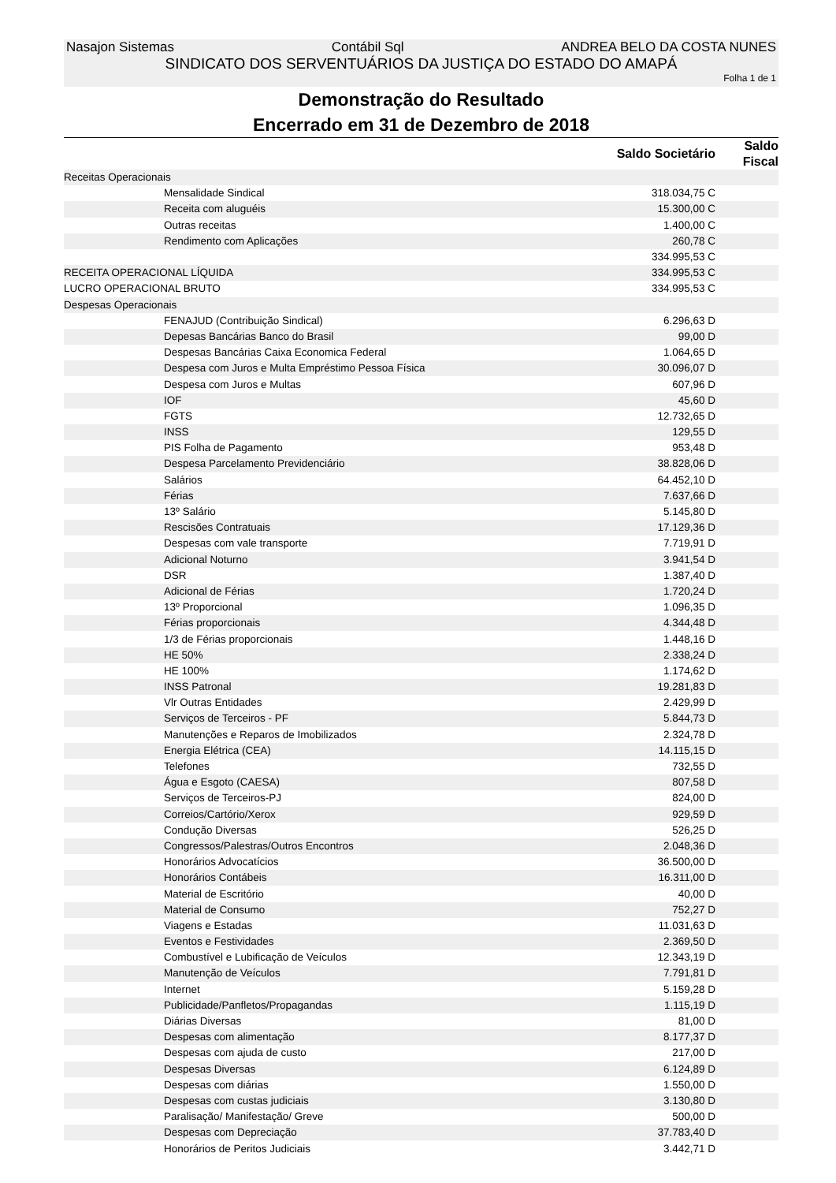Nasajon Sistemas Contábil Sql ANDREA BELO DA COSTA NUNES
SINDICATO DOS SERVENTUÁRIOS DA JUSTIÇA DO ESTADO DO AMAPÁ
Folha 1 de 1
Demonstração do Resultado
Encerrado em 31 de Dezembro de 2018
| | Saldo Societário | Saldo Fiscal |
| --- | --- | --- |
| Receitas Operacionais | | |
| Mensalidade Sindical | 318.034,75 C | |
| Receita com aluguéis | 15.300,00 C | |
| Outras receitas | 1.400,00 C | |
| Rendimento com Aplicações | 260,78 C | |
| | 334.995,53 C | |
| RECEITA OPERACIONAL LÍQUIDA | 334.995,53 C | |
| LUCRO OPERACIONAL BRUTO | 334.995,53 C | |
| Despesas Operacionais | | |
| FENAJUD (Contribuição Sindical) | 6.296,63 D | |
| Depesas Bancárias Banco do Brasil | 99,00 D | |
| Despesas Bancárias Caixa Economica Federal | 1.064,65 D | |
| Despesa com Juros e Multa Empréstimo Pessoa Física | 30.096,07 D | |
| Despesa com Juros e Multas | 607,96 D | |
| IOF | 45,60 D | |
| FGTS | 12.732,65 D | |
| INSS | 129,55 D | |
| PIS Folha de Pagamento | 953,48 D | |
| Despesa Parcelamento Previdenciário | 38.828,06 D | |
| Salários | 64.452,10 D | |
| Férias | 7.637,66 D | |
| 13º Salário | 5.145,80 D | |
| Rescisões Contratuais | 17.129,36 D | |
| Despesas com vale transporte | 7.719,91 D | |
| Adicional Noturno | 3.941,54 D | |
| DSR | 1.387,40 D | |
| Adicional de Férias | 1.720,24 D | |
| 13º Proporcional | 1.096,35 D | |
| Férias proporcionais | 4.344,48 D | |
| 1/3 de Férias proporcionais | 1.448,16 D | |
| HE 50% | 2.338,24 D | |
| HE 100% | 1.174,62 D | |
| INSS Patronal | 19.281,83 D | |
| Vlr Outras Entidades | 2.429,99 D | |
| Serviços de Terceiros - PF | 5.844,73 D | |
| Manutenções e Reparos de Imobilizados | 2.324,78 D | |
| Energia Elétrica (CEA) | 14.115,15 D | |
| Telefones | 732,55 D | |
| Água e Esgoto (CAESA) | 807,58 D | |
| Serviços de Terceiros-PJ | 824,00 D | |
| Correios/Cartório/Xerox | 929,59 D | |
| Condução Diversas | 526,25 D | |
| Congressos/Palestras/Outros Encontros | 2.048,36 D | |
| Honorários Advocatícios | 36.500,00 D | |
| Honorários Contábeis | 16.311,00 D | |
| Material de Escritório | 40,00 D | |
| Material de Consumo | 752,27 D | |
| Viagens e Estadas | 11.031,63 D | |
| Eventos e Festividades | 2.369,50 D | |
| Combustível e Lubificação de Veículos | 12.343,19 D | |
| Manutenção de Veículos | 7.791,81 D | |
| Internet | 5.159,28 D | |
| Publicidade/Panfletos/Propagandas | 1.115,19 D | |
| Diárias Diversas | 81,00 D | |
| Despesas com alimentação | 8.177,37 D | |
| Despesas com ajuda de custo | 217,00 D | |
| Despesas Diversas | 6.124,89 D | |
| Despesas com diárias | 1.550,00 D | |
| Despesas com custas judiciais | 3.130,80 D | |
| Paralisação/ Manifestação/ Greve | 500,00 D | |
| Despesas com Depreciação | 37.783,40 D | |
| Honorários de Peritos Judiciais | 3.442,71 D | |